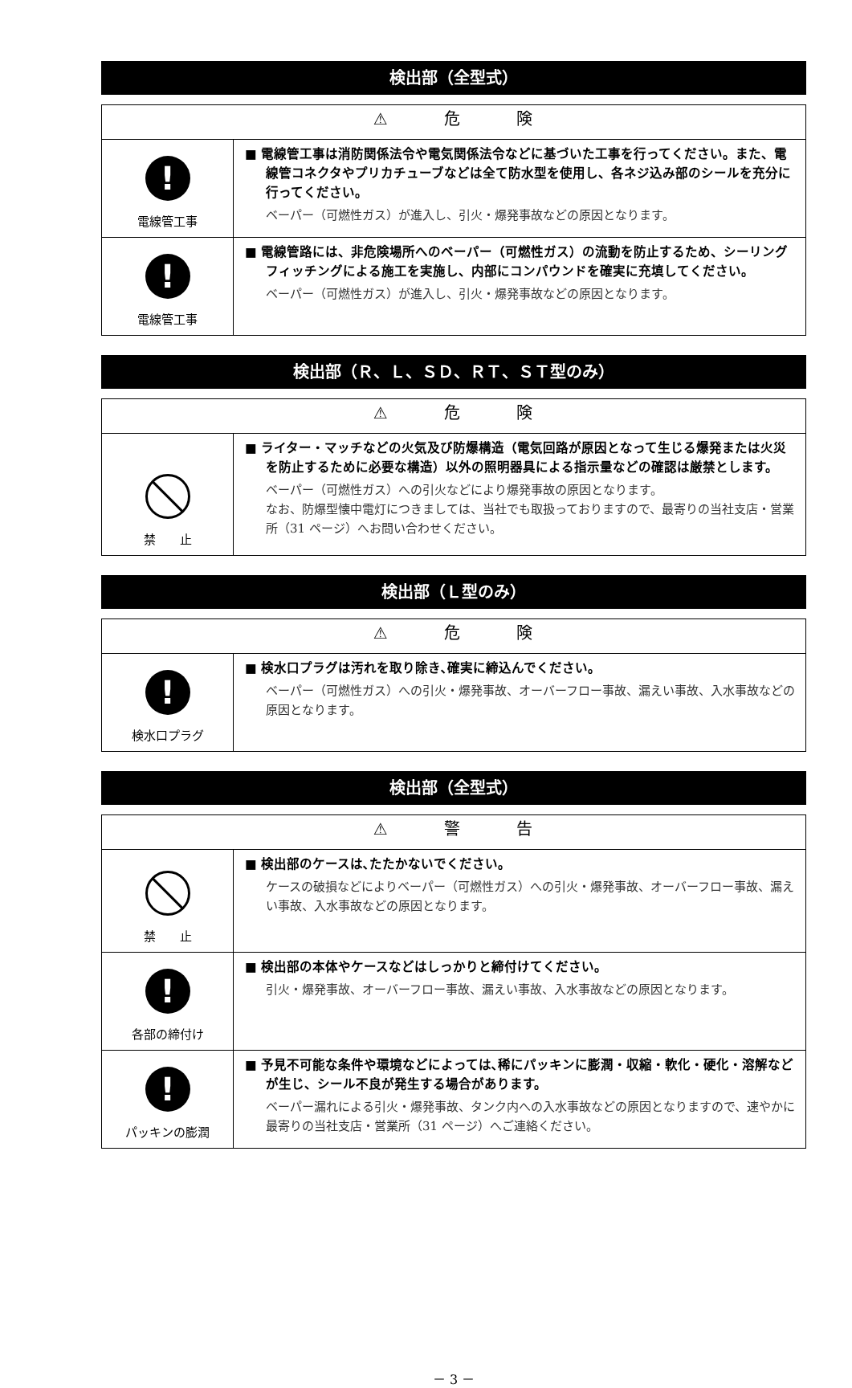検出部（全型式）
| ⚠ 危 険 | |
| --- | --- |
| ! 電線管工事 | ■ 電線管工事は消防関係法令や電気関係法令などに基づいた工事を行ってください。また、電線管コネクタやプリカチューブなどは全て防水型を使用し、各ネジ込み部のシールを充分に行ってください。 ベーパー（可燃性ガス）が進入し、引火・爆発事故などの原因となります。 |
| ! 電線管工事 | ■ 電線管路には、非危険場所へのベーパー（可燃性ガス）の流動を防止するため、シーリングフィッチングによる施工を実施し、内部にコンパウンドを確実に充填してください。 ベーパー（可燃性ガス）が進入し、引火・爆発事故などの原因となります。 |
検出部（Ｒ、Ｌ、ＳＤ、ＲＴ、ＳＴ型のみ）
| ⚠ 危 険 | |
| --- | --- |
| 禁 止 | ■ ライター・マッチなどの火気及び防爆構造（電気回路が原因となって生じる爆発または火災を防止するために必要な構造）以外の照明器具による指示量などの確認は厳禁とします。 ベーパー（可燃性ガス）への引火などにより爆発事故の原因となります。 なお、防爆型懐中電灯につきましては、当社でも取扱っておりますので、最寄りの当社支店・営業所（31 ページ）へお問い合わせください。 |
検出部（Ｌ型のみ）
| ⚠ 危 険 | |
| --- | --- |
| ! 検水口プラグ | ■ 検水口プラグは汚れを取り除き､確実に締込んでください。 ベーパー（可燃性ガス）への引火・爆発事故、オーバーフロー事故、漏えい事故、入水事故などの原因となります。 |
検出部（全型式）
| ⚠ 警 告 | |
| --- | --- |
| 禁 止 | ■ 検出部のケースは､たたかないでください。 ケースの破損などによりベーパー（可燃性ガス）への引火・爆発事故、オーバーフロー事故、漏えい事故、入水事故などの原因となります。 |
| ! 各部の締付け | ■ 検出部の本体やケースなどはしっかりと締付けてください。 引火・爆発事故、オーバーフロー事故、漏えい事故、入水事故などの原因となります。 |
| ! パッキンの膨潤 | ■ 予見不可能な条件や環境などによっては､稀にパッキンに膨潤・収縮・軟化・硬化・溶解などが生じ、シール不良が発生する場合があります。 ベーパー漏れによる引火・爆発事故、タンク内への入水事故などの原因となりますので、速やかに最寄りの当社支店・営業所（31 ページ）へご連絡ください。 |
－ 3 －